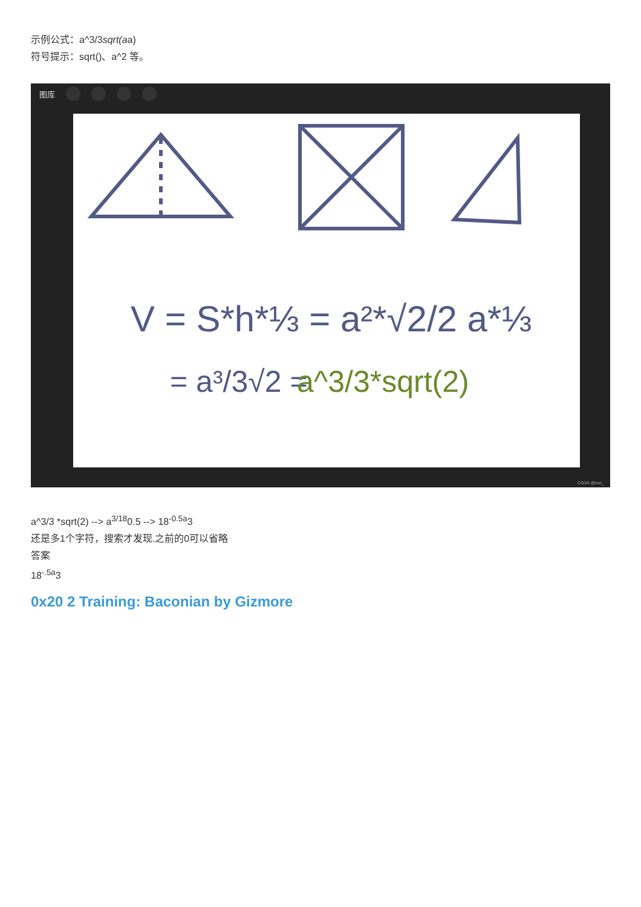示例公式：a^3/3sqrt(aa)
符号提示：sqrt()、a^2 等。
图库
V = S*h*⅓ = a²*√2/2 a*⅓
= a³/3√2 =
a^3/3*sqrt(2)
CSDN @lmn_
a^3/3 *sqrt(2) --> a<sup>3/18</sup>0.5 --> 18<sup>-0.5a</sup>3
还是多1个字符，搜索才发现.之前的0可以省略
答案
18<sup>-.5a</sup>3
0x20 2 Training: Baconian by Gizmore